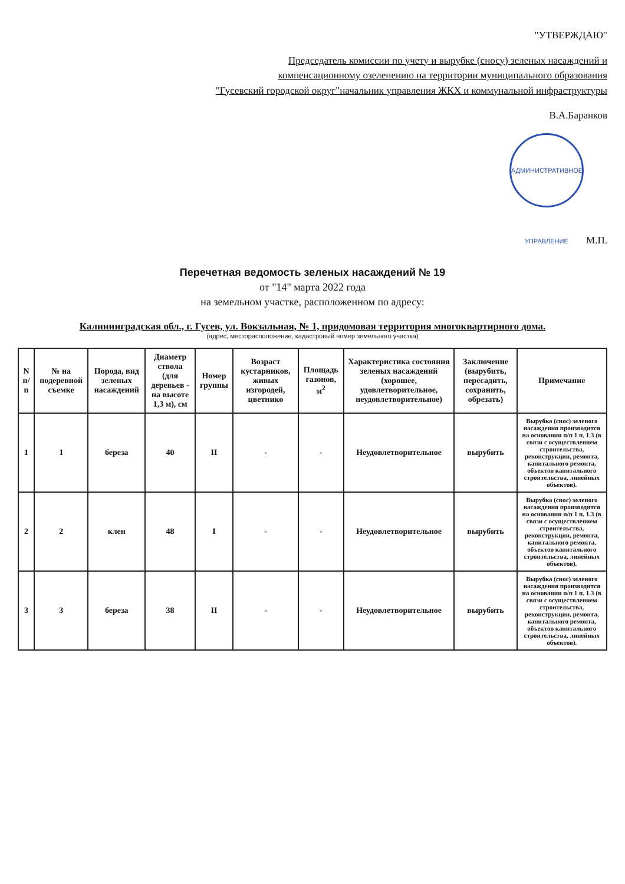"УТВЕРЖДАЮ"
Председатель комиссии по учету и вырубке (сносу) зеленых насаждений и
компенсационному озеленению на территории муниципального образования
"Гусевский городской округ"начальник управления ЖКХ и коммунальной инфраструктуры
В.А.Баранков
АДМИНИСТРАТИВНОЕ УПРАВЛЕНИЕ М.П.
Перечетная ведомость зеленых насаждений № 19
от "14" марта 2022 года
на земельном участке, расположенном по адресу:
Калининградская обл., г. Гусев, ул. Вокзальная, № 1, придомовая территория многоквартирного дома.
(адрес, месторасположение, кадастровый номер земельного участка)
| N п/п | № на подеревной съемке | Порода, вид зеленых насаждений | Диаметр ствола (для деревьев - на высоте 1,3 м), см | Номер группы | Возраст кустарников, живых изгородей, цветнико | Площадь газонов, м<sup>2</sup> | Характеристика состояния зеленых насаждений (хорошее, удовлетворительное, неудовлетворительное) | Заключение (вырубить, пересадить, сохранить, обрезать) | Примечание |
| --- | --- | --- | --- | --- | --- | --- | --- | --- | --- |
| 1 | 1 | береза | 40 | II | - | - | Неудовлетворительное | вырубить | Вырубка (снос) зеленого насаждения производится на основании п/п 1 п. 1.3 (в связи с осуществлением строительства, реконструкции, ремонта, капитального ремонта, объектов капитального строительства, линейных объектов). |
| 2 | 2 | клен | 48 | I | - | - | Неудовлетворительное | вырубить | Вырубка (снос) зеленого насаждения производится на основании п/п 1 п. 1.3 (в связи с осуществлением строительства, реконструкции, ремонта, капитального ремонта, объектов капитального строительства, линейных объектов). |
| 3 | 3 | береза | 38 | II | - | - | Неудовлетворительное | вырубить | Вырубка (снос) зеленого насаждения производится на основании п/п 1 п. 1.3 (в связи с осуществлением строительства, реконструкции, ремонта, капитального ремонта, объектов капитального строительства, линейных объектов). |